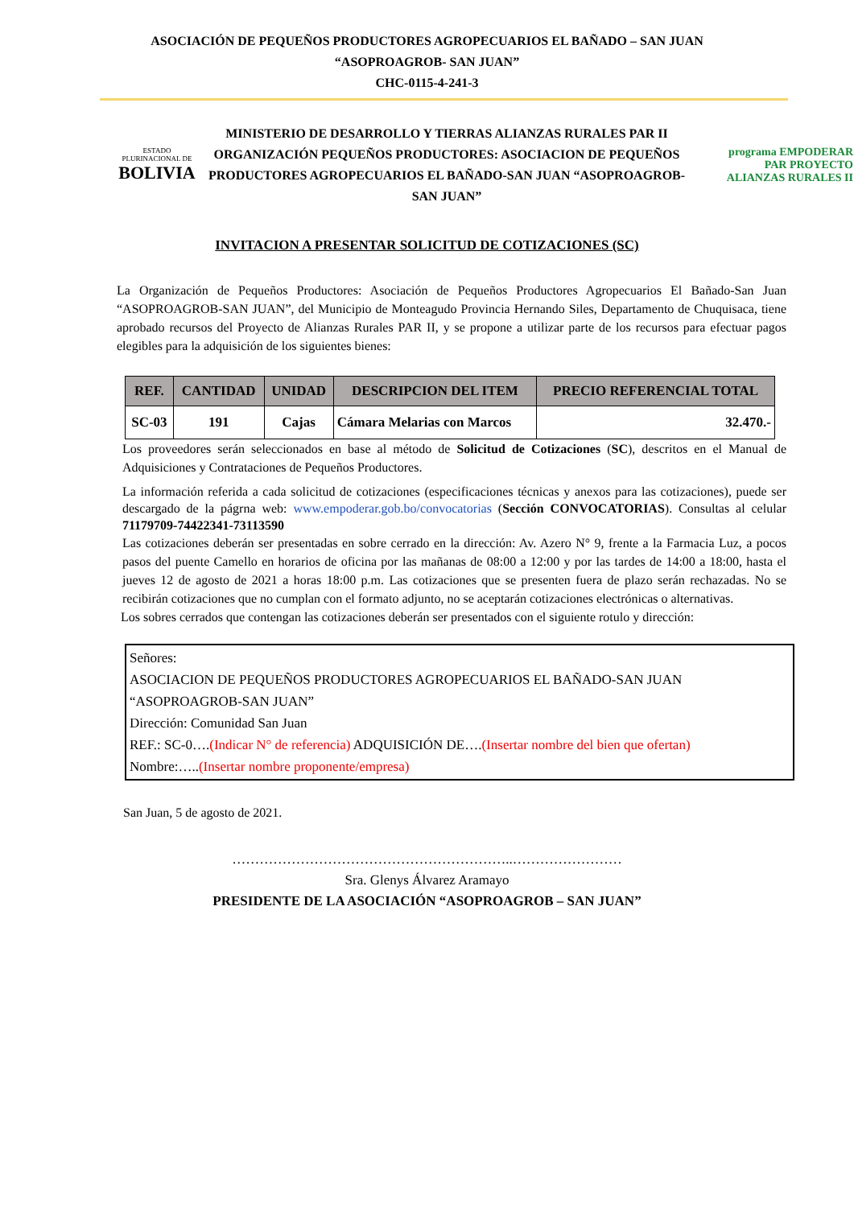ASOCIACIÓN DE PEQUEÑOS PRODUCTORES AGROPECUARIOS EL BAÑADO – SAN JUAN
“ASOPROAGROB- SAN JUAN”
CHC-0115-4-241-3
ESTADO PLURINACIONAL DE
BOLIVIA
MINISTERIO DE DESARROLLO Y TIERRAS ALIANZAS RURALES PAR II ORGANIZACIÓN PEQUEÑOS PRODUCTORES: ASOCIACION DE PEQUEÑOS PRODUCTORES AGROPECUARIOS EL BAÑADO-SAN JUAN “ASOPROAGROB-SAN JUAN”
programa EMPODERAR
PAR PROYECTO
ALIANZAS RURALES II
INVITACION A PRESENTAR SOLICITUD DE COTIZACIONES (SC)
La Organización de Pequeños Productores: Asociación de Pequeños Productores Agropecuarios El Bañado-San Juan “ASOPROAGROB-SAN JUAN”, del Municipio de Monteagudo Provincia Hernando Siles, Departamento de Chuquisaca, tiene aprobado recursos del Proyecto de Alianzas Rurales PAR II, y se propone a utilizar parte de los recursos para efectuar pagos elegibles para la adquisición de los siguientes bienes:
| REF. | CANTIDAD | UNIDAD | DESCRIPCION DEL ITEM | PRECIO REFERENCIAL TOTAL |
| --- | --- | --- | --- | --- |
| SC-03 | 191 | Cajas | Cámara Melarias con Marcos | 32.470.- |
Los proveedores serán seleccionados en base al método de Solicitud de Cotizaciones (SC), descritos en el Manual de Adquisiciones y Contrataciones de Pequeños Productores.
La información referida a cada solicitud de cotizaciones (especificaciones técnicas y anexos para las cotizaciones), puede ser descargado de la págrna web: www.empoderar.gob.bo/convocatorias (Sección CONVOCATORIAS). Consultas al celular 71179709-74422341-73113590
Las cotizaciones deberán ser presentadas en sobre cerrado en la dirección: Av. Azero N° 9, frente a la Farmacia Luz, a pocos pasos del puente Camello en horarios de oficina por las mañanas de 08:00 a 12:00 y por las tardes de 14:00 a 18:00, hasta el jueves 12 de agosto de 2021 a horas 18:00 p.m. Las cotizaciones que se presenten fuera de plazo serán rechazadas. No se recibirán cotizaciones que no cumplan con el formato adjunto, no se aceptarán cotizaciones electrónicas o alternativas.
Los sobres cerrados que contengan las cotizaciones deberán ser presentados con el siguiente rotulo y dirección:
Señores:
ASOCIACION DE PEQUEÑOS PRODUCTORES AGROPECUARIOS EL BAÑADO-SAN JUAN
“ASOPROAGROB-SAN JUAN”
Dirección: Comunidad San Juan
REF.: SC-0….(Indicar N° de referencia) ADQUISICIÓN DE….(Insertar nombre del bien que ofertan)
Nombre:…..(Insertar nombre proponente/empresa)
San Juan, 5 de agosto de 2021.
……………………………………………………..……………………
Sra. Glenys Álvarez Aramayo
PRESIDENTE DE LA ASOCIACIÓN “ASOPROAGROB – SAN JUAN”